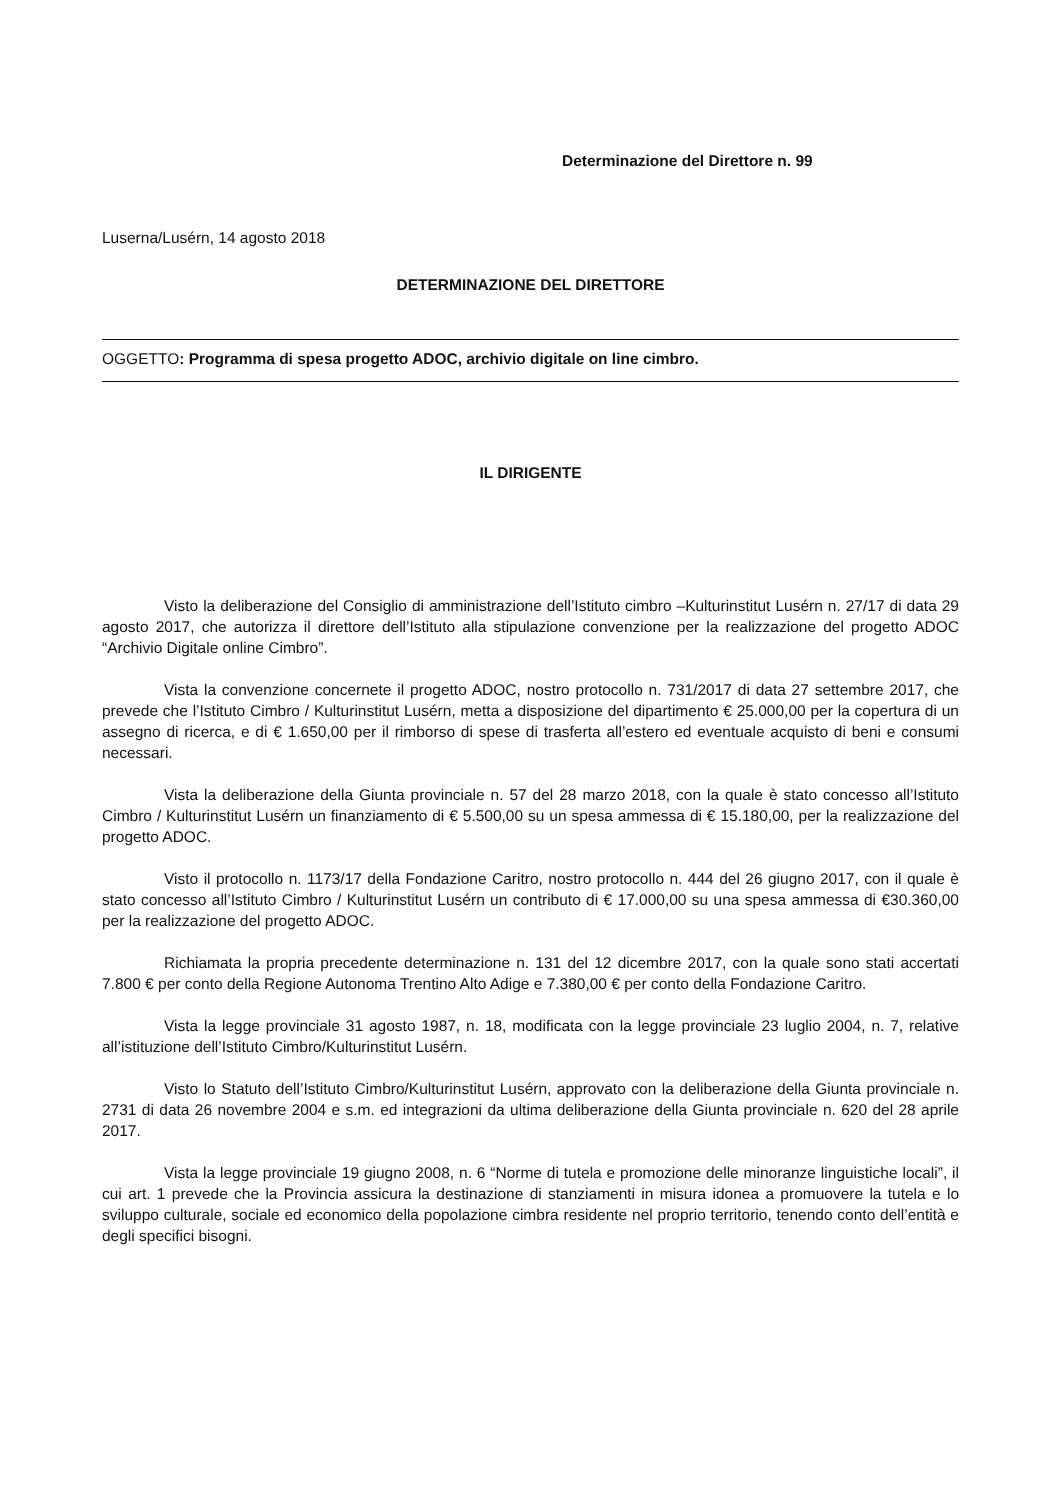Determinazione del Direttore n. 99
Luserna/Lusérn, 14 agosto 2018
DETERMINAZIONE DEL DIRETTORE
OGGETTO: Programma di spesa progetto ADOC, archivio digitale on line cimbro.
IL DIRIGENTE
Visto la deliberazione del Consiglio di amministrazione dell’Istituto cimbro –Kulturinstitut Lusérn n. 27/17 di data 29 agosto 2017, che autorizza il direttore dell’Istituto alla stipulazione convenzione per la realizzazione del progetto ADOC “Archivio Digitale online Cimbro”.
Vista la convenzione concernete il progetto ADOC, nostro protocollo n. 731/2017 di data 27 settembre 2017, che prevede che l’Istituto Cimbro / Kulturinstitut Lusérn, metta a disposizione del dipartimento € 25.000,00 per la copertura di un assegno di ricerca, e di € 1.650,00 per il rimborso di spese di trasferta all’estero ed eventuale acquisto di beni e consumi necessari.
Vista la deliberazione della Giunta provinciale n. 57 del 28 marzo 2018, con la quale è stato concesso all’Istituto Cimbro / Kulturinstitut Lusérn un finanziamento di € 5.500,00 su un spesa ammessa di € 15.180,00, per la realizzazione del progetto ADOC.
Visto il protocollo n. 1173/17 della Fondazione Caritro, nostro protocollo n. 444 del 26 giugno 2017, con il quale è stato concesso all’Istituto Cimbro / Kulturinstitut Lusérn un contributo di € 17.000,00 su una spesa ammessa di €30.360,00 per la realizzazione del progetto ADOC.
Richiamata la propria precedente determinazione n. 131 del 12 dicembre 2017, con la quale sono stati accertati 7.800 € per conto della Regione Autonoma Trentino Alto Adige e 7.380,00 € per conto della Fondazione Caritro.
Vista la legge provinciale 31 agosto 1987, n. 18, modificata con la legge provinciale 23 luglio 2004, n. 7, relative all’istituzione dell’Istituto Cimbro/Kulturinstitut Lusérn.
Visto lo Statuto dell’Istituto Cimbro/Kulturinstitut Lusérn, approvato con la deliberazione della Giunta provinciale n. 2731 di data 26 novembre 2004 e s.m. ed integrazioni da ultima deliberazione della Giunta provinciale n. 620 del 28 aprile 2017.
Vista la legge provinciale 19 giugno 2008, n. 6 “Norme di tutela e promozione delle minoranze linguistiche locali”, il cui art. 1 prevede che la Provincia assicura la destinazione di stanziamenti in misura idonea a promuovere la tutela e lo sviluppo culturale, sociale ed economico della popolazione cimbra residente nel proprio territorio, tenendo conto dell’entità e degli specifici bisogni.